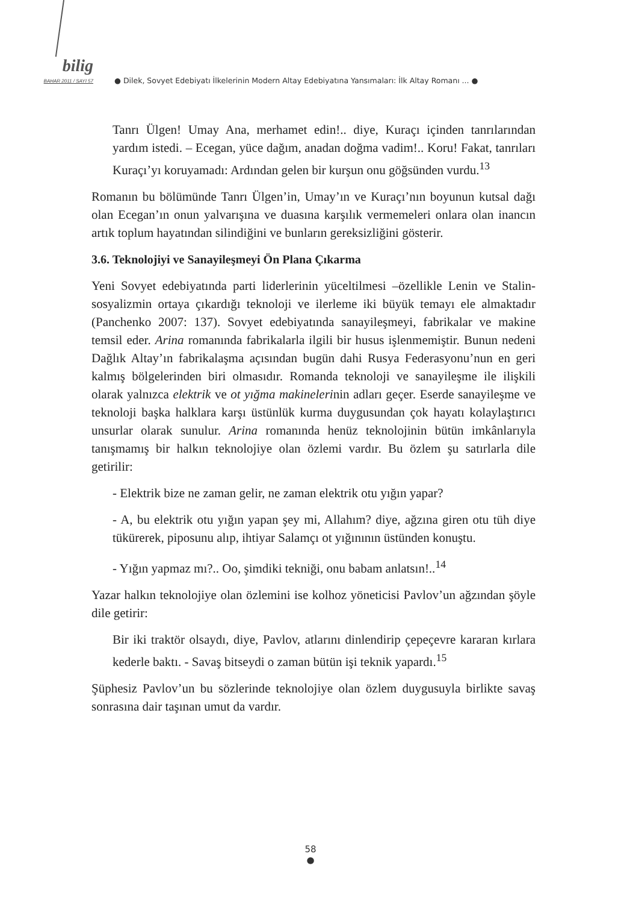bilig
BAHAR 2011 / SAYI 57
● Dilek, Sovyet Edebiyatı İlkelerinin Modern Altay Edebiyatına Yansımaları: İlk Altay Romanı ... ●
Tanrı Ülgen! Umay Ana, merhamet edin!.. diye, Kuraçı içinden tanrılarından yardım istedi. – Ecegan, yüce dağım, anadan doğma vadim!.. Koru! Fakat, tanrıları Kuraçı’yı koruyamadı: Ardından gelen bir kurşun onu göğsünden vurdu.<sup>13</sup>
Romanın bu bölümünde Tanrı Ülgen’in, Umay’ın ve Kuraçı’nın boyunun kutsal dağı olan Ecegan’ın onun yalvarışına ve duasına karşılık vermemeleri onlara olan inancın artık toplum hayatından silindiğini ve bunların gereksizliğini gösterir.
3.6. Teknolojiyi ve Sanayileşmeyi Ön Plana Çıkarma
Yeni Sovyet edebiyatında parti liderlerinin yüceltilmesi –özellikle Lenin ve Stalin- sosyalizmin ortaya çıkardığı teknoloji ve ilerleme iki büyük temayı ele almaktadır (Panchenko 2007: 137). Sovyet edebiyatında sanayileşmeyi, fabrikalar ve makine temsil eder. Arina romanında fabrikalarla ilgili bir husus işlenmemiştir. Bunun nedeni Dağlık Altay’ın fabrikalaşma açısından bugün dahi Rusya Federasyonu’nun en geri kalmış bölgelerinden biri olmasıdır. Romanda teknoloji ve sanayileşme ile ilişkili olarak yalnızca elektrik ve ot yığma makinelerinin adları geçer. Eserde sanayileşme ve teknoloji başka halklara karşı üstünlük kurma duygusundan çok hayatı kolaylaştırıcı unsurlar olarak sunulur. Arina romanında henüz teknolojinin bütün imkânlarıyla tanışmamış bir halkın teknolojiye olan özlemi vardır. Bu özlem şu satırlarla dile getirilir:
- Elektrik bize ne zaman gelir, ne zaman elektrik otu yığın yapar?
- A, bu elektrik otu yığın yapan şey mi, Allahım? diye, ağzına giren otu tüh diye tükürerek, piposunu alıp, ihtiyar Salamçı ot yığınının üstünden konuştu.
- Yığın yapmaz mı?.. Oo, şimdiki tekniği, onu babam anlatsın!..<sup>14</sup>
Yazar halkın teknolojiye olan özlemini ise kolhoz yöneticisi Pavlov’un ağzından şöyle dile getirir:
Bir iki traktör olsaydı, diye, Pavlov, atlarını dinlendirip çepeçevre kararan kırlara kederle baktı. - Savaş bitseydi o zaman bütün işi teknik yapardı.<sup>15</sup>
Şüphesiz Pavlov’un bu sözlerinde teknolojiye olan özlem duygusuyla birlikte savaş sonrasına dair taşınan umut da vardır.
58
●